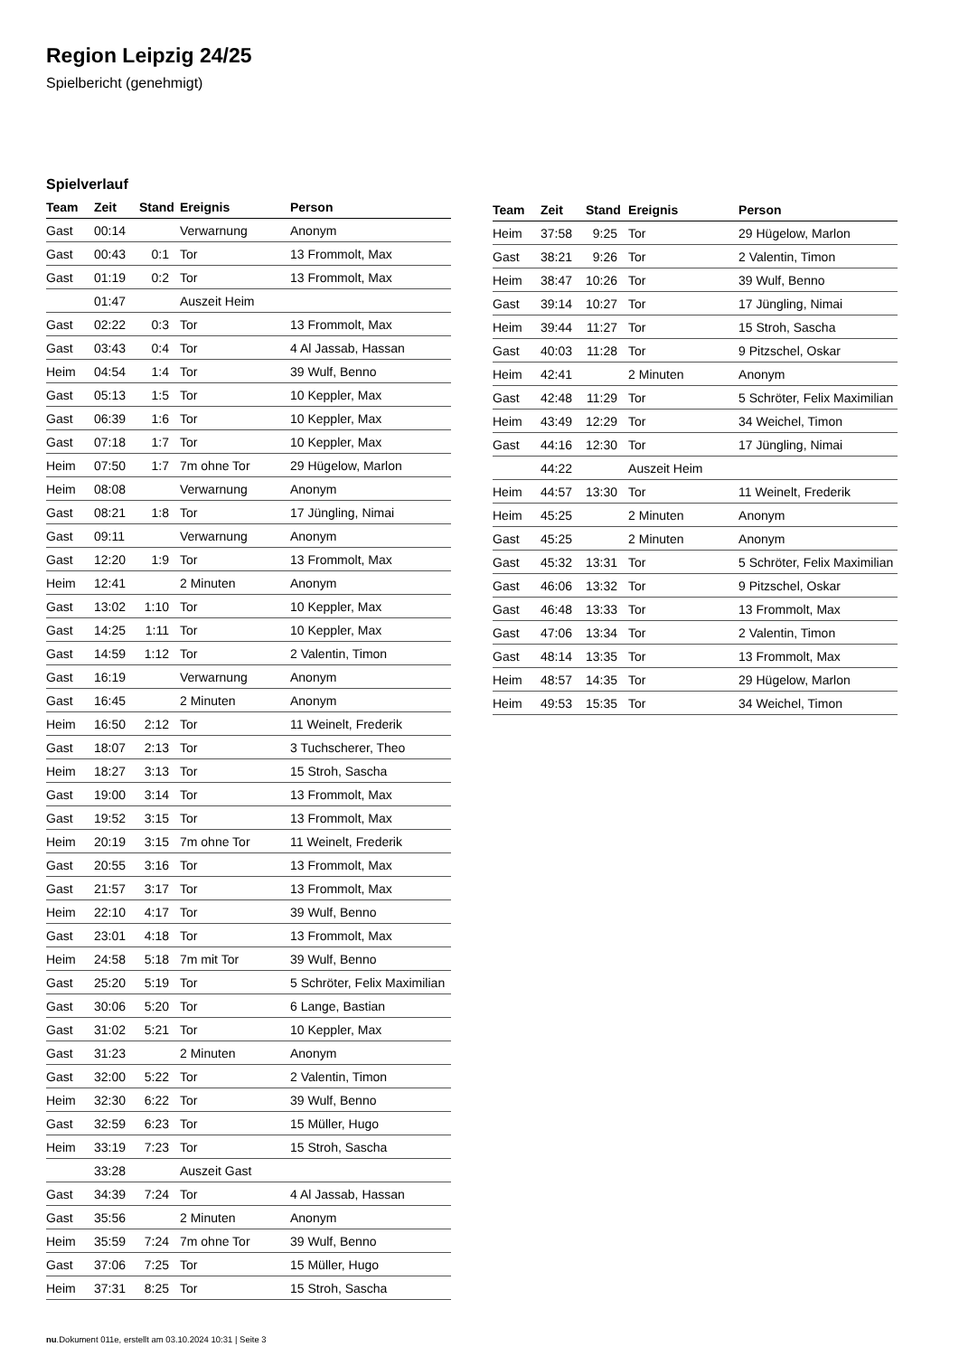Region Leipzig 24/25
Spielbericht (genehmigt)
Spielverlauf
| Team | Zeit | Stand | Ereignis | Person |
| --- | --- | --- | --- | --- |
| Gast | 00:14 | | Verwarnung | Anonym |
| Gast | 00:43 | 0:1 | Tor | 13 Frommolt, Max |
| Gast | 01:19 | 0:2 | Tor | 13 Frommolt, Max |
| | 01:47 | | Auszeit Heim | |
| Gast | 02:22 | 0:3 | Tor | 13 Frommolt, Max |
| Gast | 03:43 | 0:4 | Tor | 4 Al Jassab, Hassan |
| Heim | 04:54 | 1:4 | Tor | 39 Wulf, Benno |
| Gast | 05:13 | 1:5 | Tor | 10 Keppler, Max |
| Gast | 06:39 | 1:6 | Tor | 10 Keppler, Max |
| Gast | 07:18 | 1:7 | Tor | 10 Keppler, Max |
| Heim | 07:50 | 1:7 | 7m ohne Tor | 29 Hügelow, Marlon |
| Heim | 08:08 | | Verwarnung | Anonym |
| Gast | 08:21 | 1:8 | Tor | 17 Jüngling, Nimai |
| Gast | 09:11 | | Verwarnung | Anonym |
| Gast | 12:20 | 1:9 | Tor | 13 Frommolt, Max |
| Heim | 12:41 | | 2 Minuten | Anonym |
| Gast | 13:02 | 1:10 | Tor | 10 Keppler, Max |
| Gast | 14:25 | 1:11 | Tor | 10 Keppler, Max |
| Gast | 14:59 | 1:12 | Tor | 2 Valentin, Timon |
| Gast | 16:19 | | Verwarnung | Anonym |
| Gast | 16:45 | | 2 Minuten | Anonym |
| Heim | 16:50 | 2:12 | Tor | 11 Weinelt, Frederik |
| Gast | 18:07 | 2:13 | Tor | 3 Tuchscherer, Theo |
| Heim | 18:27 | 3:13 | Tor | 15 Stroh, Sascha |
| Gast | 19:00 | 3:14 | Tor | 13 Frommolt, Max |
| Gast | 19:52 | 3:15 | Tor | 13 Frommolt, Max |
| Heim | 20:19 | 3:15 | 7m ohne Tor | 11 Weinelt, Frederik |
| Gast | 20:55 | 3:16 | Tor | 13 Frommolt, Max |
| Gast | 21:57 | 3:17 | Tor | 13 Frommolt, Max |
| Heim | 22:10 | 4:17 | Tor | 39 Wulf, Benno |
| Gast | 23:01 | 4:18 | Tor | 13 Frommolt, Max |
| Heim | 24:58 | 5:18 | 7m mit Tor | 39 Wulf, Benno |
| Gast | 25:20 | 5:19 | Tor | 5 Schröter, Felix Maximilian |
| Gast | 30:06 | 5:20 | Tor | 6 Lange, Bastian |
| Gast | 31:02 | 5:21 | Tor | 10 Keppler, Max |
| Gast | 31:23 | | 2 Minuten | Anonym |
| Gast | 32:00 | 5:22 | Tor | 2 Valentin, Timon |
| Heim | 32:30 | 6:22 | Tor | 39 Wulf, Benno |
| Gast | 32:59 | 6:23 | Tor | 15 Müller, Hugo |
| Heim | 33:19 | 7:23 | Tor | 15 Stroh, Sascha |
| | 33:28 | | Auszeit Gast | |
| Gast | 34:39 | 7:24 | Tor | 4 Al Jassab, Hassan |
| Gast | 35:56 | | 2 Minuten | Anonym |
| Heim | 35:59 | 7:24 | 7m ohne Tor | 39 Wulf, Benno |
| Gast | 37:06 | 7:25 | Tor | 15 Müller, Hugo |
| Heim | 37:31 | 8:25 | Tor | 15 Stroh, Sascha |
| Team | Zeit | Stand | Ereignis | Person |
| --- | --- | --- | --- | --- |
| Heim | 37:58 | 9:25 | Tor | 29 Hügelow, Marlon |
| Gast | 38:21 | 9:26 | Tor | 2 Valentin, Timon |
| Heim | 38:47 | 10:26 | Tor | 39 Wulf, Benno |
| Gast | 39:14 | 10:27 | Tor | 17 Jüngling, Nimai |
| Heim | 39:44 | 11:27 | Tor | 15 Stroh, Sascha |
| Gast | 40:03 | 11:28 | Tor | 9 Pitzschel, Oskar |
| Heim | 42:41 | | 2 Minuten | Anonym |
| Gast | 42:48 | 11:29 | Tor | 5 Schröter, Felix Maximilian |
| Heim | 43:49 | 12:29 | Tor | 34 Weichel, Timon |
| Gast | 44:16 | 12:30 | Tor | 17 Jüngling, Nimai |
| | 44:22 | | Auszeit Heim | |
| Heim | 44:57 | 13:30 | Tor | 11 Weinelt, Frederik |
| Heim | 45:25 | | 2 Minuten | Anonym |
| Gast | 45:25 | | 2 Minuten | Anonym |
| Gast | 45:32 | 13:31 | Tor | 5 Schröter, Felix Maximilian |
| Gast | 46:06 | 13:32 | Tor | 9 Pitzschel, Oskar |
| Gast | 46:48 | 13:33 | Tor | 13 Frommolt, Max |
| Gast | 47:06 | 13:34 | Tor | 2 Valentin, Timon |
| Gast | 48:14 | 13:35 | Tor | 13 Frommolt, Max |
| Heim | 48:57 | 14:35 | Tor | 29 Hügelow, Marlon |
| Heim | 49:53 | 15:35 | Tor | 34 Weichel, Timon |
nu.Dokument 011e, erstellt am 03.10.2024 10:31 | Seite 3